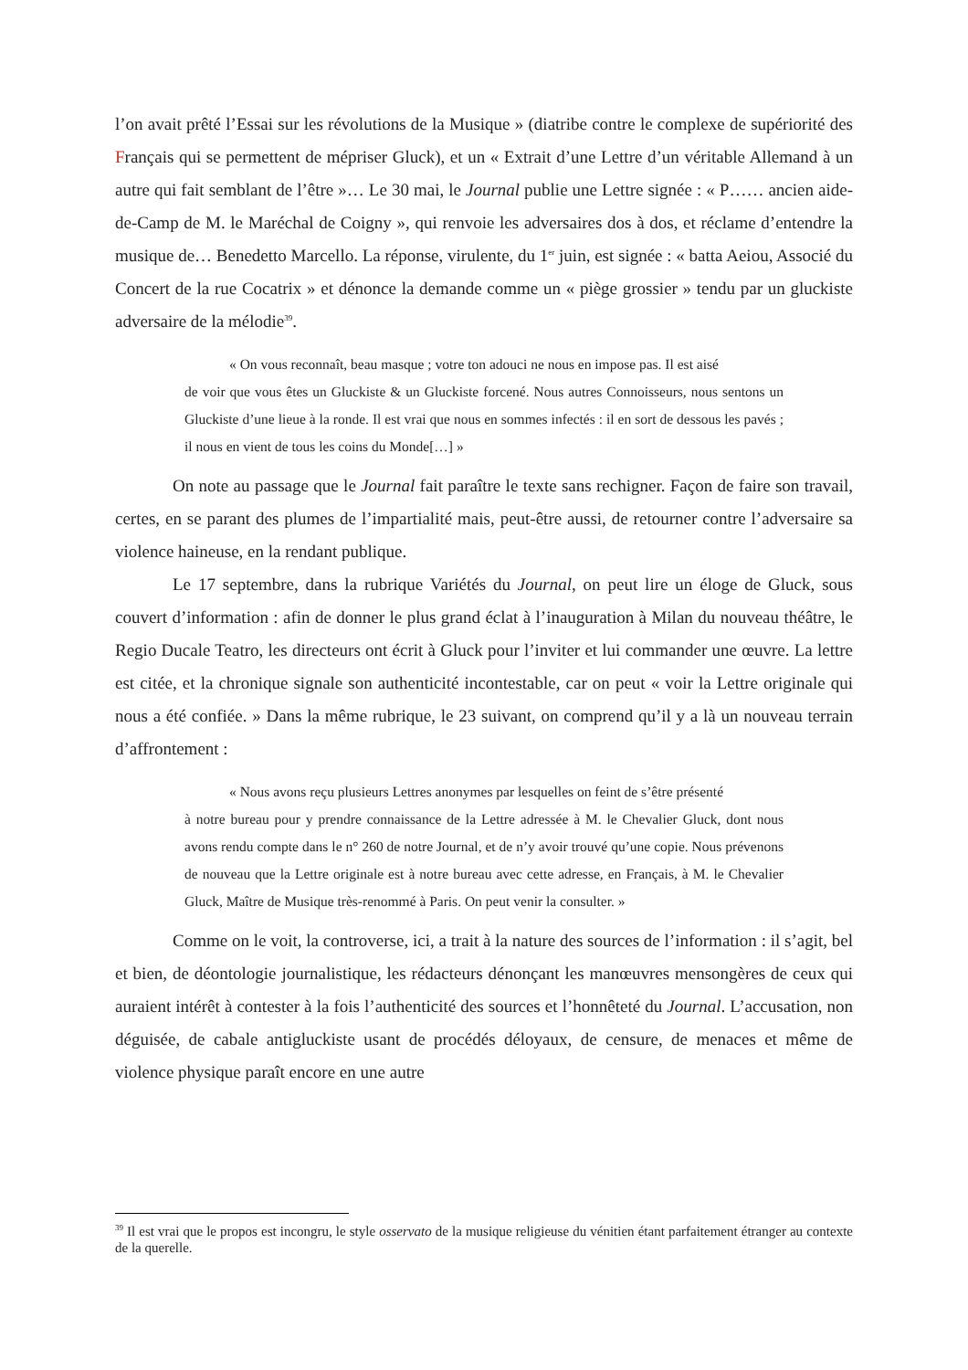l’on avait prêté l’Essai sur les révolutions de la Musique » (diatribe contre le complexe de supériorité des Français qui se permettent de mépriser Gluck), et un « Extrait d’une Lettre d’un véritable Allemand à un autre qui fait semblant de l’être »… Le 30 mai, le Journal publie une Lettre signée : « P…… ancien aide-de-Camp de M. le Maréchal de Coigny », qui renvoie les adversaires dos à dos, et réclame d’entendre la musique de… Benedetto Marcello. La réponse, virulente, du 1<sup>er</sup> juin, est signée : « batta Aeiou, Associé du Concert de la rue Cocatrix » et dénonce la demande comme un « piège grossier » tendu par un gluckiste adversaire de la mélodie<sup>39</sup>.
« On vous reconnaît, beau masque ; votre ton adouci ne nous en impose pas. Il est aisé
de voir que vous êtes un Gluckiste & un Gluckiste forcené. Nous autres Connoisseurs, nous sentons un Gluckiste d’une lieue à la ronde. Il est vrai que nous en sommes infectés : il en sort de dessous les pavés ; il nous en vient de tous les coins du Monde[…] »
On note au passage que le Journal fait paraître le texte sans rechigner. Façon de faire son travail, certes, en se parant des plumes de l’impartialité mais, peut-être aussi, de retourner contre l’adversaire sa violence haineuse, en la rendant publique.
Le 17 septembre, dans la rubrique Variétés du Journal, on peut lire un éloge de Gluck, sous couvert d’information : afin de donner le plus grand éclat à l’inauguration à Milan du nouveau théâtre, le Regio Ducale Teatro, les directeurs ont écrit à Gluck pour l’inviter et lui commander une œuvre. La lettre est citée, et la chronique signale son authenticité incontestable, car on peut « voir la Lettre originale qui nous a été confiée. » Dans la même rubrique, le 23 suivant, on comprend qu’il y a là un nouveau terrain d’affrontement :
« Nous avons reçu plusieurs Lettres anonymes par lesquelles on feint de s’être présenté
à notre bureau pour y prendre connaissance de la Lettre adressée à M. le Chevalier Gluck, dont nous avons rendu compte dans le n° 260 de notre Journal, et de n’y avoir trouvé qu’une copie. Nous prévenons de nouveau que la Lettre originale est à notre bureau avec cette adresse, en Français, à M. le Chevalier Gluck, Maître de Musique très-renommé à Paris. On peut venir la consulter. »
Comme on le voit, la controverse, ici, a trait à la nature des sources de l’information : il s’agit, bel et bien, de déontologie journalistique, les rédacteurs dénonçant les manœuvres mensongères de ceux qui auraient intérêt à contester à la fois l’authenticité des sources et l’honnêteté du Journal. L’accusation, non déguisée, de cabale antigluckiste usant de procédés déloyaux, de censure, de menaces et même de violence physique paraît encore en une autre
<sup>39</sup> Il est vrai que le propos est incongru, le style osservato de la musique religieuse du vénitien étant parfaitement étranger au contexte de la querelle.